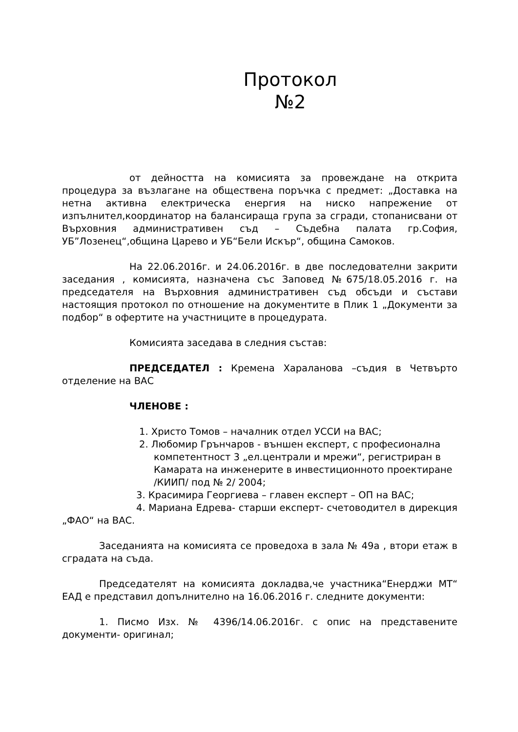Протокол
№2
от дейността на комисията за провеждане на открита процедура за възлагане на обществена поръчка с предмет: „Доставка на нетна активна електрическа енергия на ниско напрежение от изпълнител,координатор на балансираща група за сгради, стопанисвани от Върховния административен съд – Съдебна палата гр.София, УБ”Лозенец“,община Царево и УБ“Бели Искър“, община Самоков.
На 22.06.2016г. и 24.06.2016г. в две последователни закрити заседания , комисията, назначена със Заповед №675/18.05.2016 г. на председателя на Върховния административен съд обсъди и състави настоящия протокол по отношение на документите в Плик 1 „Документи за подбор“ в офертите на участниците в процедурата.
Комисията заседава в следния състав:
ПРЕДСЕДАТЕЛ : Кремена Хараланова –съдия в Четвърто отделение на ВАС
ЧЛЕНОВЕ :
1. Христо Томов – началник отдел УССИ на ВАС;
2. Любомир Грънчаров - външен експерт, с професионална компетентност 3 „ел.централи и мрежи“, регистриран в Камарата на инженерите в инвестиционното проектиране /КИИП/ под № 2/ 2004;
3. Красимира Георгиева – главен експерт – ОП на ВАС;
4. Мариана Едрева- старши експерт- счетоводител в дирекция „ФАО“ на ВАС.
Заседанията на комисията се проведоха в зала № 49а , втори етаж в сградата на съда.
Председателят на комисията докладва,че участника“Енерджи МТ“ ЕАД е представил допълнително на 16.06.2016 г. следните документи:
1. Писмо Изх. № 4396/14.06.2016г. с опис на представените документи- оригинал;